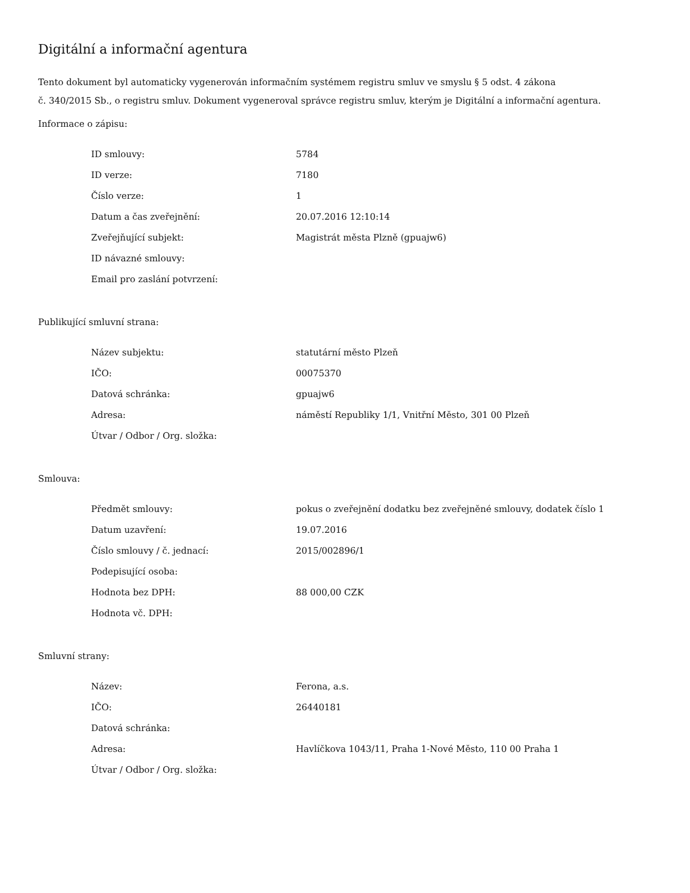Digitální a informační agentura
Tento dokument byl automaticky vygenerován informačním systémem registru smluv ve smyslu § 5 odst. 4 zákona
č. 340/2015 Sb., o registru smluv. Dokument vygeneroval správce registru smluv, kterým je Digitální a informační agentura.
Informace o zápisu:
| ID smlouvy: | 5784 |
| ID verze: | 7180 |
| Číslo verze: | 1 |
| Datum a čas zveřejnění: | 20.07.2016 12:10:14 |
| Zveřejňující subjekt: | Magistrát města Plzně (gpuajw6) |
| ID návazné smlouvy: | |
| Email pro zaslání potvrzení: | |
Publikující smluvní strana:
| Název subjektu: | statutární město Plzeň |
| IČO: | 00075370 |
| Datová schránka: | gpuajw6 |
| Adresa: | náměstí Republiky 1/1, Vnitřní Město, 301 00 Plzeň |
| Útvar / Odbor / Org. složka: | |
Smlouva:
| Předmět smlouvy: | pokus o zveřejnění dodatku bez zveřejněné smlouvy, dodatek číslo 1 |
| Datum uzavření: | 19.07.2016 |
| Číslo smlouvy / č. jednací: | 2015/002896/1 |
| Podepisující osoba: | |
| Hodnota bez DPH: | 88 000,00 CZK |
| Hodnota vč. DPH: | |
Smluvní strany:
| Název: | Ferona, a.s. |
| IČO: | 26440181 |
| Datová schránka: | |
| Adresa: | Havlíčkova 1043/11, Praha 1-Nové Město, 110 00 Praha 1 |
| Útvar / Odbor / Org. složka: | |